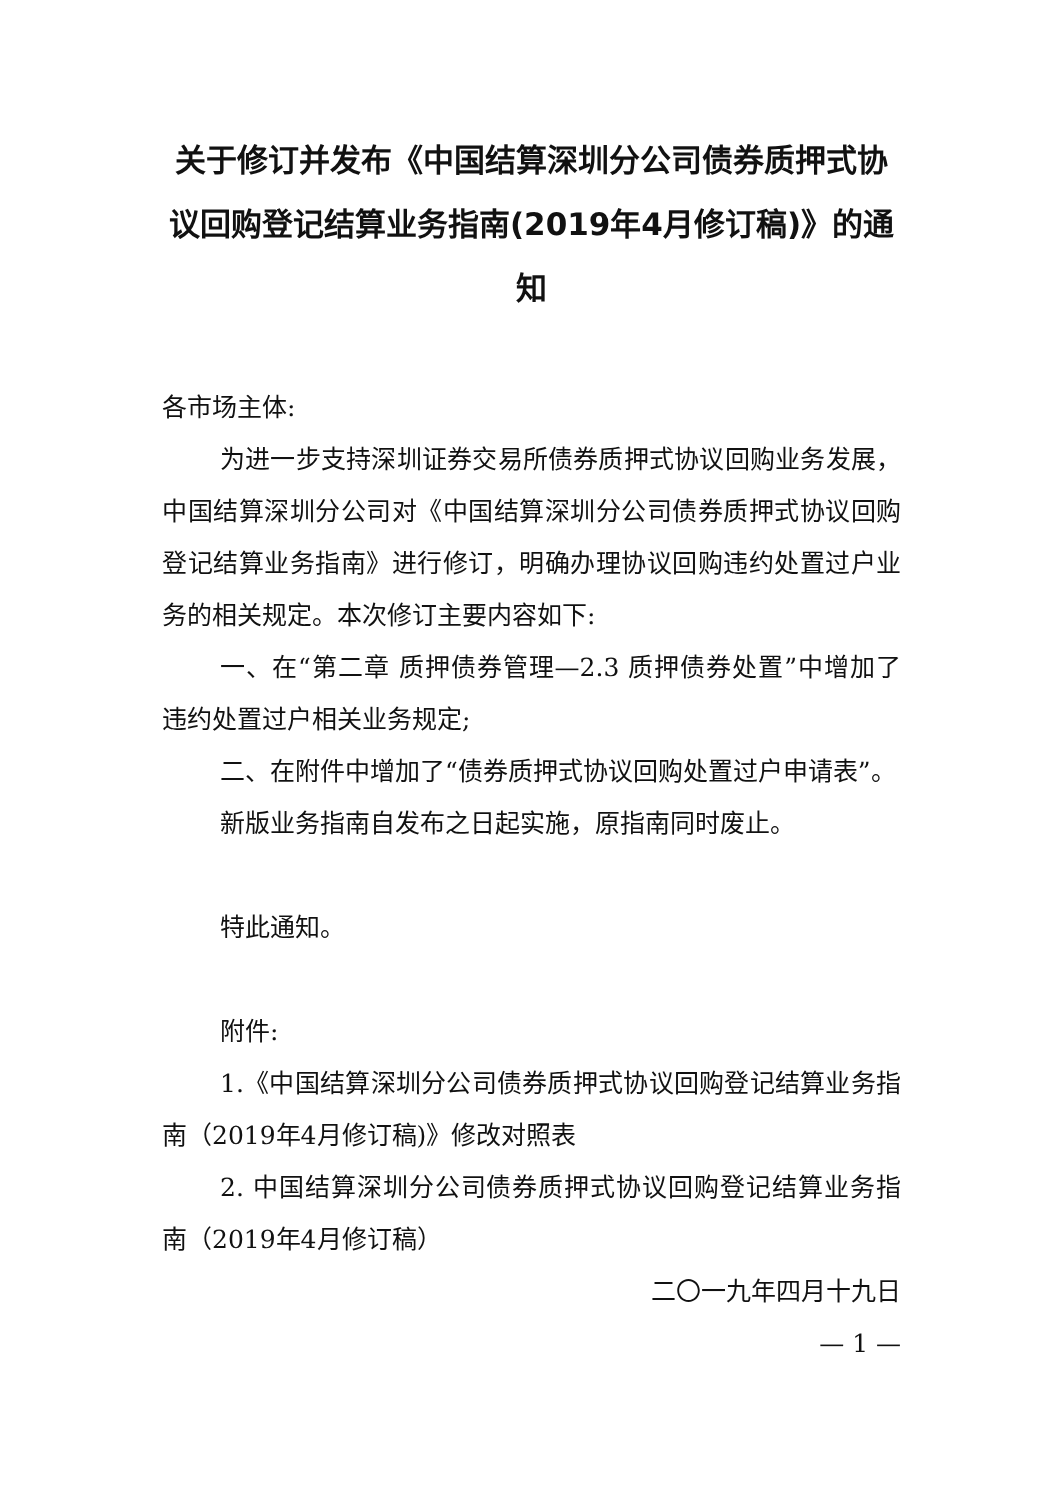关于修订并发布《中国结算深圳分公司债券质押式协议回购登记结算业务指南(2019年4月修订稿)》的通知
各市场主体:
为进一步支持深圳证券交易所债券质押式协议回购业务发展，中国结算深圳分公司对《中国结算深圳分公司债券质押式协议回购登记结算业务指南》进行修订，明确办理协议回购违约处置过户业务的相关规定。本次修订主要内容如下:
一、在“第二章 质押债券管理—2.3 质押债券处置”中增加了违约处置过户相关业务规定;
二、在附件中增加了“债券质押式协议回购处置过户申请表”。
新版业务指南自发布之日起实施，原指南同时废止。
特此通知。
附件:
1.《中国结算深圳分公司债券质押式协议回购登记结算业务指南（2019年4月修订稿)》修改对照表
2. 中国结算深圳分公司债券质押式协议回购登记结算业务指南（2019年4月修订稿）
二〇一九年四月十九日
— 1 —